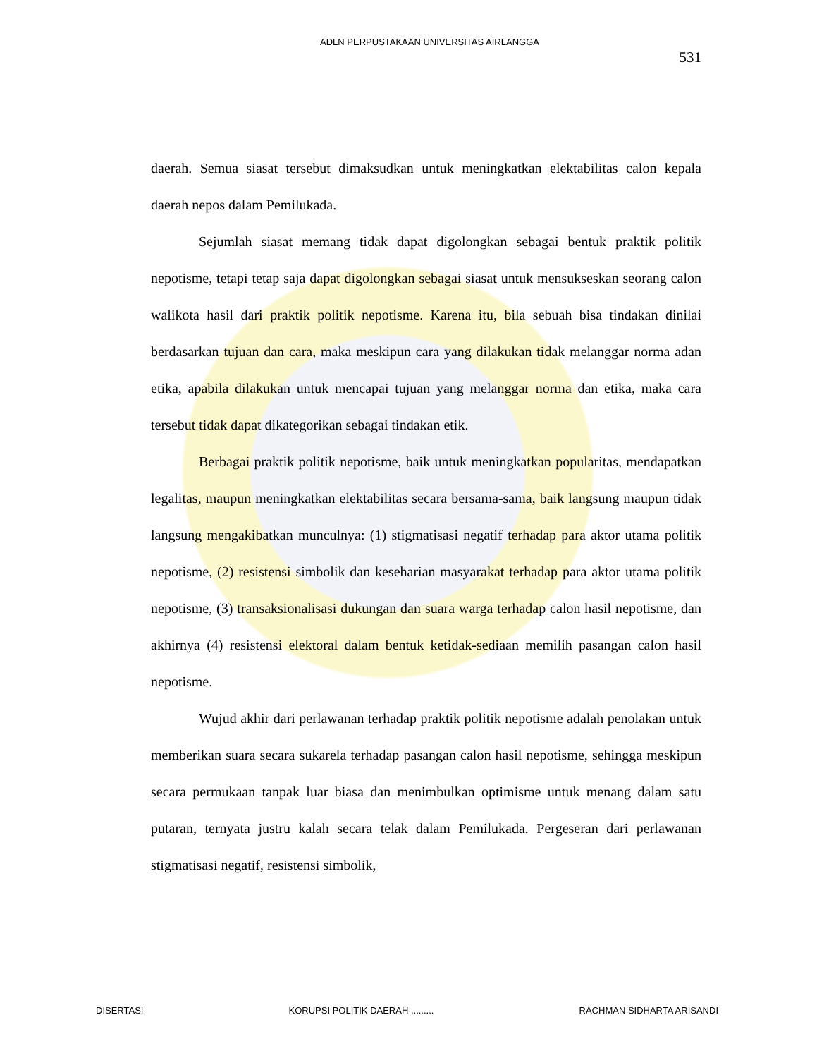ADLN PERPUSTAKAAN UNIVERSITAS AIRLANGGA
531
daerah. Semua siasat tersebut dimaksudkan untuk meningkatkan elektabilitas calon kepala daerah nepos dalam Pemilukada.
Sejumlah siasat memang tidak dapat digolongkan sebagai bentuk praktik politik nepotisme, tetapi tetap saja dapat digolongkan sebagai siasat untuk mensukseskan seorang calon walikota hasil dari praktik politik nepotisme. Karena itu, bila sebuah bisa tindakan dinilai berdasarkan tujuan dan cara, maka meskipun cara yang dilakukan tidak melanggar norma adan etika, apabila dilakukan untuk mencapai tujuan yang melanggar norma dan etika, maka cara tersebut tidak dapat dikategorikan sebagai tindakan etik.
Berbagai praktik politik nepotisme, baik untuk meningkatkan popularitas, mendapatkan legalitas, maupun meningkatkan elektabilitas secara bersama-sama, baik langsung maupun tidak langsung mengakibatkan munculnya: (1) stigmatisasi negatif terhadap para aktor utama politik nepotisme, (2) resistensi simbolik dan keseharian masyarakat terhadap para aktor utama politik nepotisme, (3) transaksionalisasi dukungan dan suara warga terhadap calon hasil nepotisme, dan akhirnya (4) resistensi elektoral dalam bentuk ketidak-sediaan memilih pasangan calon hasil nepotisme.
Wujud akhir dari perlawanan terhadap praktik politik nepotisme adalah penolakan untuk memberikan suara secara sukarela terhadap pasangan calon hasil nepotisme, sehingga meskipun secara permukaan tanpak luar biasa dan menimbulkan optimisme untuk menang dalam satu putaran, ternyata justru kalah secara telak dalam Pemilukada. Pergeseran dari perlawanan stigmatisasi negatif, resistensi simbolik,
DISERTASI KORUPSI POLITIK DAERAH ......... RACHMAN SIDHARTA ARISANDI